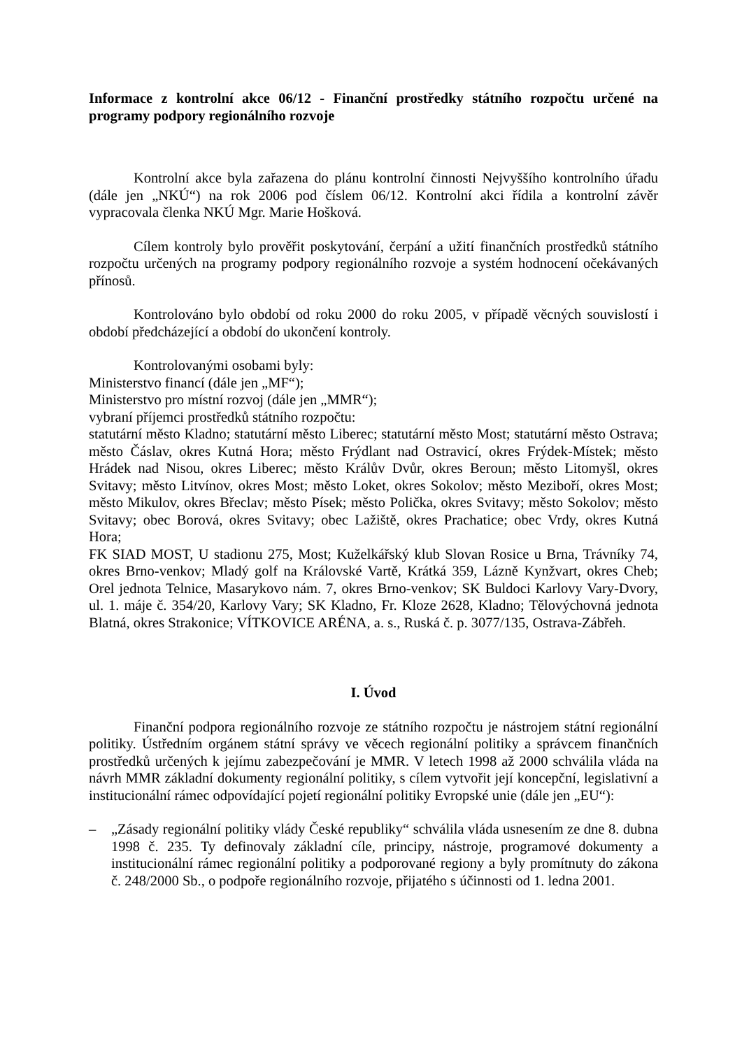Informace z kontrolní akce 06/12 - Finanční prostředky státního rozpočtu určené na programy podpory regionálního rozvoje
Kontrolní akce byla zařazena do plánu kontrolní činnosti Nejvyššího kontrolního úřadu (dále jen „NKÚ“) na rok 2006 pod číslem 06/12. Kontrolní akci řídila a kontrolní závěr vypracovala členka NKÚ Mgr. Marie Hošková.
Cílem kontroly bylo prověřit poskytování, čerpání a užití finančních prostředků státního rozpočtu určených na programy podpory regionálního rozvoje a systém hodnocení očekávaných přínosů.
Kontrolováno bylo období od roku 2000 do roku 2005, v případě věcných souvislostí i období předcházející a období do ukončení kontroly.
Kontrolovanými osobami byly:
Ministerstvo financí (dále jen „MF“);
Ministerstvo pro místní rozvoj (dále jen „MMR“);
vybraní příjemci prostředků státního rozpočtu:
statutární město Kladno; statutární město Liberec; statutární město Most; statutární město Ostrava; město Čáslav, okres Kutná Hora; město Frýdlant nad Ostravicí, okres Frýdek-Místek; město Hrádek nad Nisou, okres Liberec; město Králův Dvůr, okres Beroun; město Litomyšl, okres Svitavy; město Litvínov, okres Most; město Loket, okres Sokolov; město Meziboří, okres Most; město Mikulov, okres Břeclav; město Písek; město Polička, okres Svitavy; město Sokolov; město Svitavy; obec Borová, okres Svitavy; obec Lažiště, okres Prachatice; obec Vrdy, okres Kutná Hora;
FK SIAD MOST, U stadionu 275, Most; Kuželkářský klub Slovan Rosice u Brna, Trávníky 74, okres Brno-venkov; Mladý golf na Královské Vartě, Krátká 359, Lázně Kynžvart, okres Cheb; Orel jednota Telnice, Masarykovo nám. 7, okres Brno-venkov; SK Buldoci Karlovy Vary-Dvory, ul. 1. máje č. 354/20, Karlovy Vary; SK Kladno, Fr. Kloze 2628, Kladno; Tělovýchovná jednota Blatná, okres Strakonice; VÍTKOVICE ARÉNA, a. s., Ruská č. p. 3077/135, Ostrava-Zábřeh.
I. Úvod
Finanční podpora regionálního rozvoje ze státního rozpočtu je nástrojem státní regionální politiky. Ústředním orgánem státní správy ve věcech regionální politiky a správcem finančních prostředků určených k jejímu zabezpečování je MMR. V letech 1998 až 2000 schválila vláda na návrh MMR základní dokumenty regionální politiky, s cílem vytvořit její koncepční, legislativní a institucionální rámec odpovídající pojetí regionální politiky Evropské unie (dále jen „EU“):
– „Zásady regionální politiky vlády České republiky“ schválila vláda usnesením ze dne 8. dubna 1998 č. 235. Ty definovaly základní cíle, principy, nástroje, programové dokumenty a institucionální rámec regionální politiky a podporované regiony a byly promítnuty do zákona č. 248/2000 Sb., o podpoře regionálního rozvoje, přijatého s účinnosti od 1. ledna 2001.